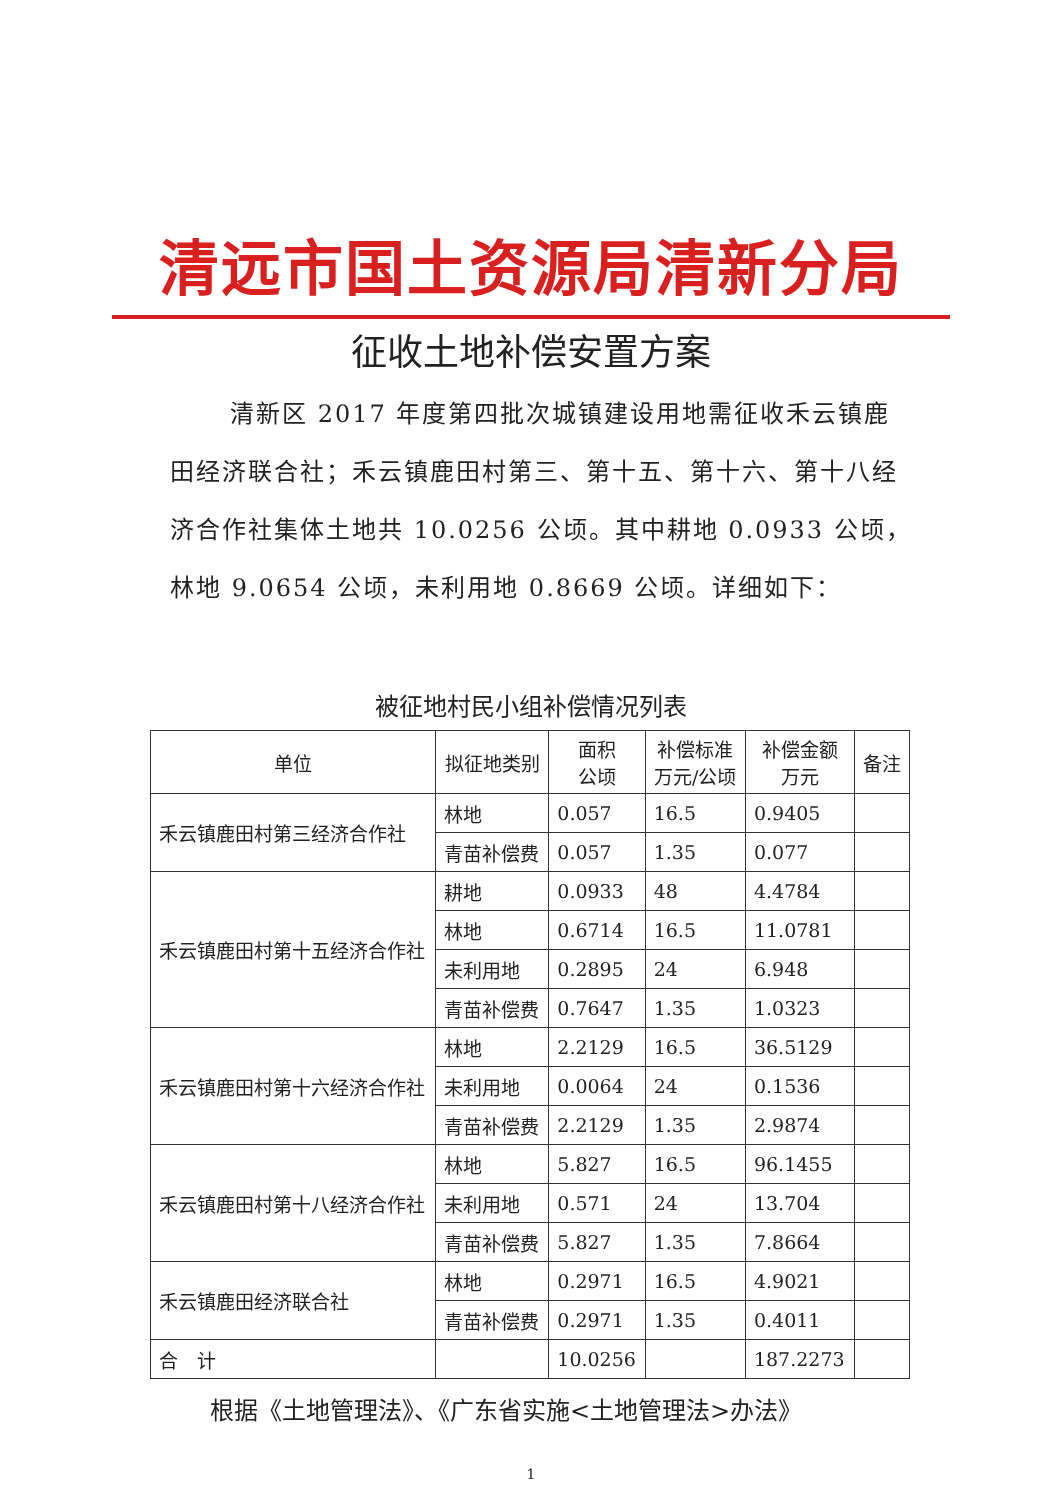清远市国土资源局清新分局
征收土地补偿安置方案
清新区 2017 年度第四批次城镇建设用地需征收禾云镇鹿田经济联合社；禾云镇鹿田村第三、第十五、第十六、第十八经济合作社集体土地共 10.0256 公顷。其中耕地 0.0933 公顷，林地 9.0654 公顷，未利用地 0.8669 公顷。详细如下：
被征地村民小组补偿情况列表
| 单位 | 拟征地类别 | 面积 公顷 | 补偿标准 万元/公顷 | 补偿金额 万元 | 备注 |
| --- | --- | --- | --- | --- | --- |
| 禾云镇鹿田村第三经济合作社 | 林地 | 0.057 | 16.5 | 0.9405 | |
| | 青苗补偿费 | 0.057 | 1.35 | 0.077 | |
| 禾云镇鹿田村第十五经济合作社 | 耕地 | 0.0933 | 48 | 4.4784 | |
| | 林地 | 0.6714 | 16.5 | 11.0781 | |
| | 未利用地 | 0.2895 | 24 | 6.948 | |
| | 青苗补偿费 | 0.7647 | 1.35 | 1.0323 | |
| 禾云镇鹿田村第十六经济合作社 | 林地 | 2.2129 | 16.5 | 36.5129 | |
| | 未利用地 | 0.0064 | 24 | 0.1536 | |
| | 青苗补偿费 | 2.2129 | 1.35 | 2.9874 | |
| 禾云镇鹿田村第十八经济合作社 | 林地 | 5.827 | 16.5 | 96.1455 | |
| | 未利用地 | 0.571 | 24 | 13.704 | |
| | 青苗补偿费 | 5.827 | 1.35 | 7.8664 | |
| 禾云镇鹿田经济联合社 | 林地 | 0.2971 | 16.5 | 4.9021 | |
| | 青苗补偿费 | 0.2971 | 1.35 | 0.4011 | |
| 合 计 | | 10.0256 | | 187.2273 | |
根据《土地管理法》、《广东省实施<土地管理法>办法》
1